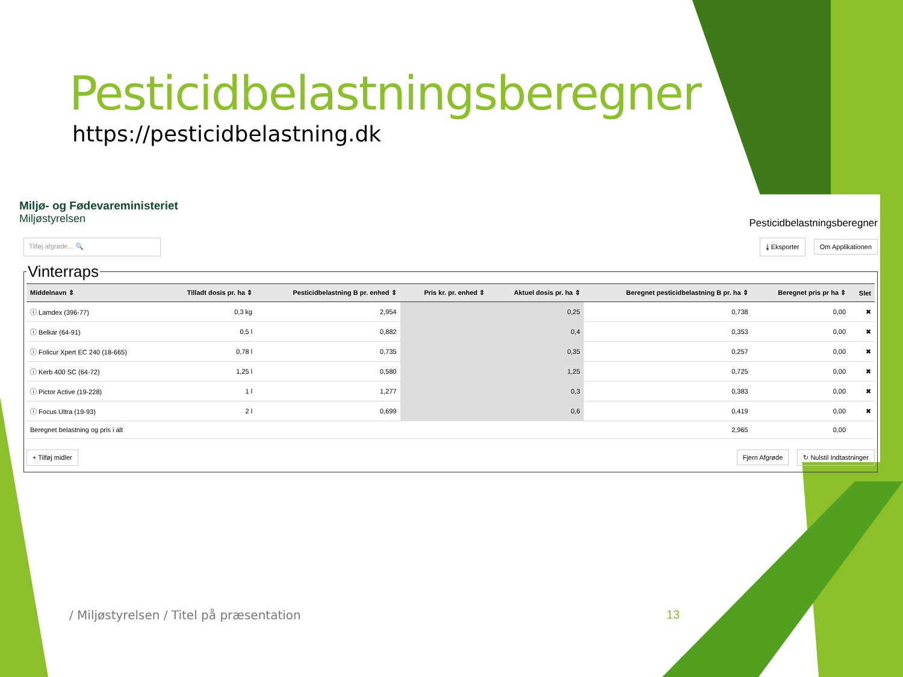Pesticidbelastningsberegner
https://pesticidbelastning.dk
Miljø- og Fødevareministeriet
Miljøstyrelsen
Pesticidbelastningsberegner
Tilføj afgrøde... 🔍 ⤓ Eksporter Om Applikationen
Vinterraps
| Middelnavn ⇕ | Tilladt dosis pr. ha ⇕ | Pesticidbelastning B pr. enhed ⇕ | Pris kr. pr. enhed ⇕ | Aktuel dosis pr. ha ⇕ | Beregnet pesticidbelastning B pr. ha ⇕ | Beregnet pris pr ha ⇕ | Slet |
| --- | --- | --- | --- | --- | --- | --- | --- |
| ⓘ Lamdex (396-77) | 0,3 kg | 2,954 | | 0,25 | 0,738 | 0,00 | ✖ |
| ⓘ Belkar (64-91) | 0,5 l | 0,882 | | 0,4 | 0,353 | 0,00 | ✖ |
| ⓘ Folicur Xpert EC 240 (18-665) | 0,78 l | 0,735 | | 0,35 | 0,257 | 0,00 | ✖ |
| ⓘ Kerb 400 SC (64-72) | 1,25 l | 0,580 | | 1,25 | 0,725 | 0,00 | ✖ |
| ⓘ Pictor Active (19-228) | 1 l | 1,277 | | 0,3 | 0,383 | 0,00 | ✖ |
| ⓘ Focus Ultra (19-93) | 2 l | 0,699 | | 0,6 | 0,419 | 0,00 | ✖ |
| Beregnet belastning og pris i alt | | | | | 2,965 | 0,00 | |
+ Tilføj midler Fjern Afgrøde ↻ Nulstil Indtastninger
/ Miljøstyrelsen / Titel på præsentation
13